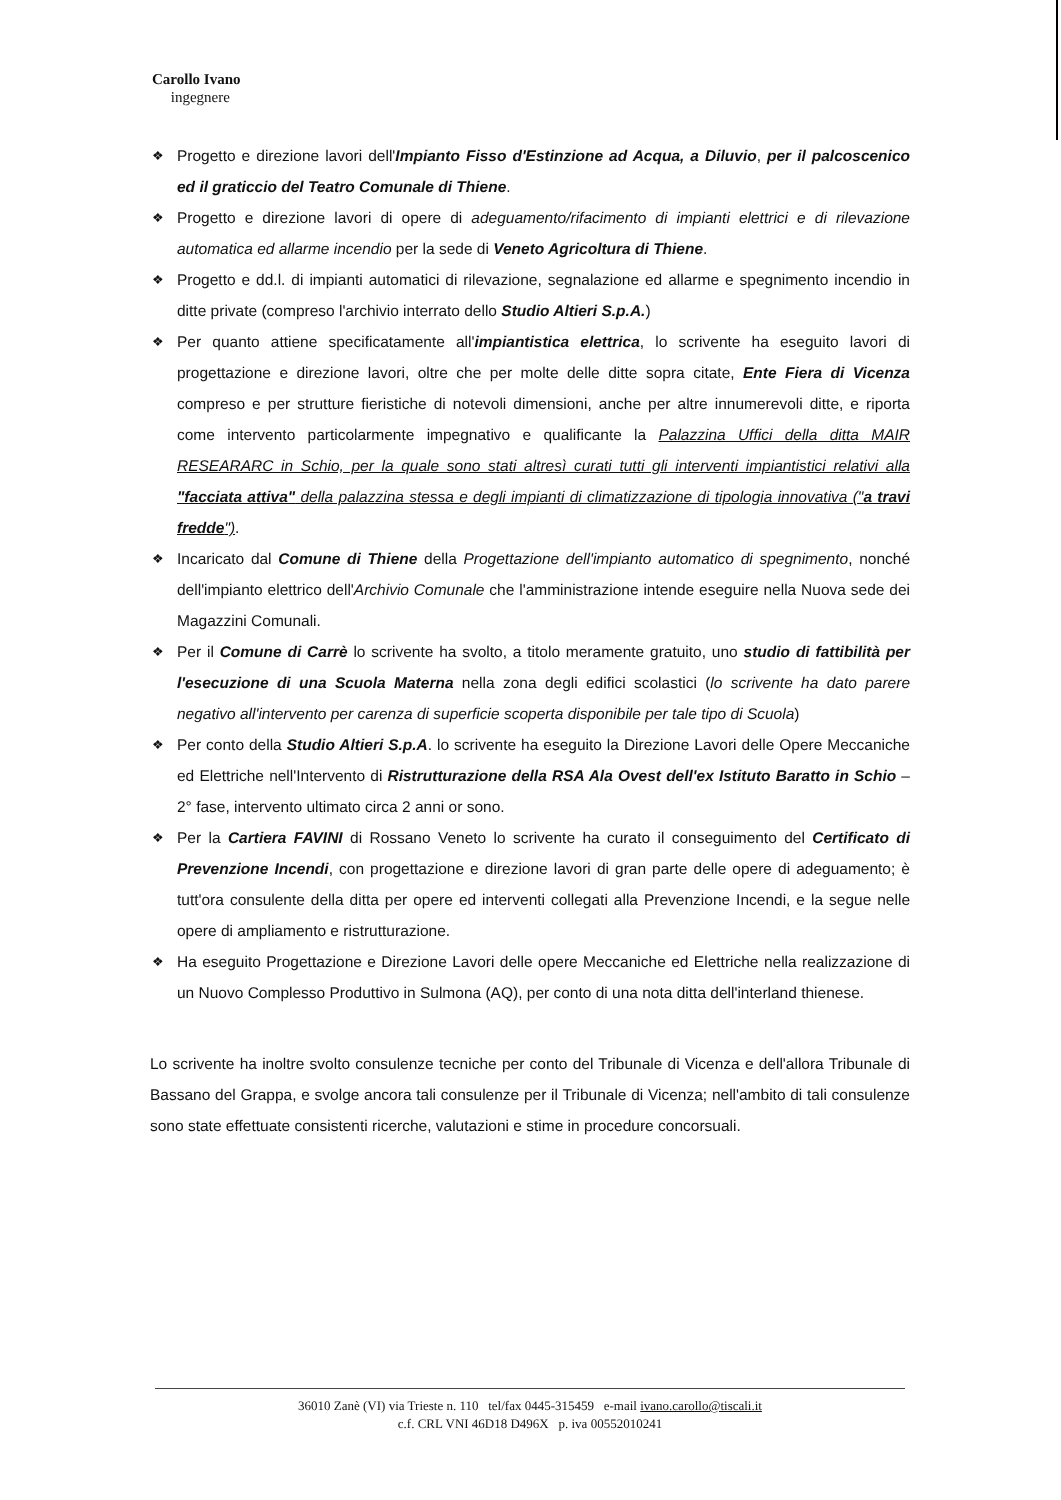Carollo Ivano
ingegnere
❖ Progetto e direzione lavori dell'Impianto Fisso d'Estinzione ad Acqua, a Diluvio, per il palcoscenico ed il graticcio del Teatro Comunale di Thiene.
❖ Progetto e direzione lavori di opere di adeguamento/rifacimento di impianti elettrici e di rilevazione automatica ed allarme incendio per la sede di Veneto Agricoltura di Thiene.
❖ Progetto e dd.l. di impianti automatici di rilevazione, segnalazione ed allarme e spegnimento incendio in ditte private (compreso l'archivio interrato dello Studio Altieri S.p.A.)
❖ Per quanto attiene specificatamente all'impiantistica elettrica, lo scrivente ha eseguito lavori di progettazione e direzione lavori, oltre che per molte delle ditte sopra citate, Ente Fiera di Vicenza compreso e per strutture fieristiche di notevoli dimensioni, anche per altre innumerevoli ditte, e riporta come intervento particolarmente impegnativo e qualificante la Palazzina Uffici della ditta MAIR RESEARARC in Schio, per la quale sono stati altresì curati tutti gli interventi impiantistici relativi alla "facciata attiva" della palazzina stessa e degli impianti di climatizzazione di tipologia innovativa ("a travi fredde").
❖ Incaricato dal Comune di Thiene della Progettazione dell'impianto automatico di spegnimento, nonché dell'impianto elettrico dell'Archivio Comunale che l'amministrazione intende eseguire nella Nuova sede dei Magazzini Comunali.
❖ Per il Comune di Carrè lo scrivente ha svolto, a titolo meramente gratuito, uno studio di fattibilità per l'esecuzione di una Scuola Materna nella zona degli edifici scolastici (lo scrivente ha dato parere negativo all'intervento per carenza di superficie scoperta disponibile per tale tipo di Scuola)
❖ Per conto della Studio Altieri S.p.A. lo scrivente ha eseguito la Direzione Lavori delle Opere Meccaniche ed Elettriche nell'Intervento di Ristrutturazione della RSA Ala Ovest dell'ex Istituto Baratto in Schio – 2° fase, intervento ultimato circa 2 anni or sono.
❖ Per la Cartiera FAVINI di Rossano Veneto lo scrivente ha curato il conseguimento del Certificato di Prevenzione Incendi, con progettazione e direzione lavori di gran parte delle opere di adeguamento; è tutt'ora consulente della ditta per opere ed interventi collegati alla Prevenzione Incendi, e la segue nelle opere di ampliamento e ristrutturazione.
❖ Ha eseguito Progettazione e Direzione Lavori delle opere Meccaniche ed Elettriche nella realizzazione di un Nuovo Complesso Produttivo in Sulmona (AQ), per conto di una nota ditta dell'interland thienese.
Lo scrivente ha inoltre svolto consulenze tecniche per conto del Tribunale di Vicenza e dell'allora Tribunale di Bassano del Grappa, e svolge ancora tali consulenze per il Tribunale di Vicenza; nell'ambito di tali consulenze sono state effettuate consistenti ricerche, valutazioni e stime in procedure concorsuali.
36010 Zanè (VI) via Trieste n. 110 tel/fax 0445-315459 e-mail ivano.carollo@tiscali.it
c.f. CRL VNI 46D18 D496X p. iva 00552010241